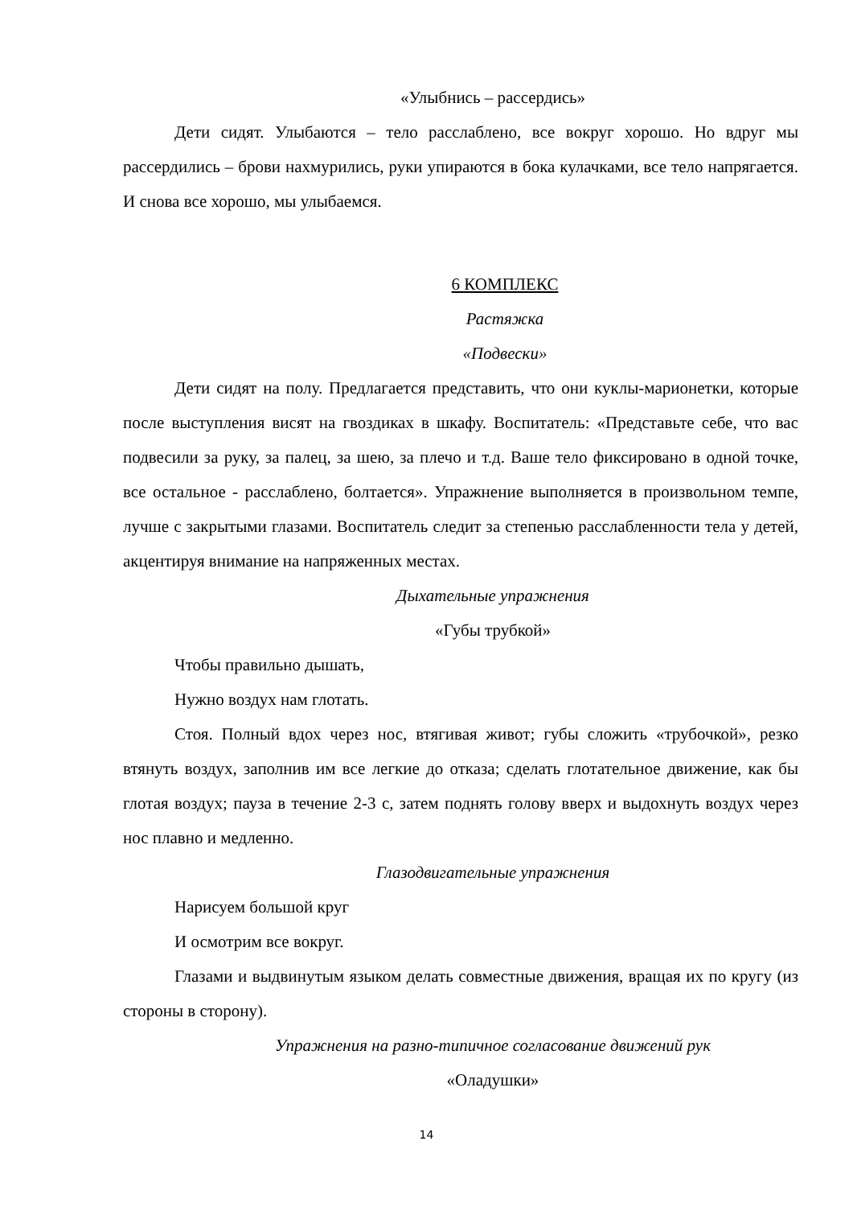«Улыбнись – рассердись»
Дети сидят. Улыбаются – тело расслаблено, все вокруг хорошо. Но вдруг мы рассердились – брови нахмурились, руки упираются в бока кулачками, все тело напрягается. И снова все хорошо, мы улыбаемся.
6 КОМПЛЕКС
Растяжка
«Подвески»
Дети сидят на полу. Предлагается представить, что они куклы-марионетки, которые после выступления висят на гвоздиках в шкафу. Воспитатель: «Представьте себе, что вас подвесили за руку, за палец, за шею, за плечо и т.д. Ваше тело фиксировано в одной точке, все остальное - расслаблено, болтается». Упражнение выполняется в произвольном темпе, лучше с закрытыми глазами. Воспитатель следит за степенью расслабленности тела у детей, акцентируя внимание на напряженных местах.
Дыхательные упражнения
«Губы трубкой»
Чтобы правильно дышать,
Нужно воздух нам глотать.
Стоя. Полный вдох через нос, втягивая живот; губы сложить «трубочкой», резко втянуть воздух, заполнив им все легкие до отказа; сделать глотательное движение, как бы глотая воздух; пауза в течение 2-3 с, затем поднять голову вверх и выдохнуть воздух через нос плавно и медленно.
Глазодвигательные упражнения
Нарисуем большой круг
И осмотрим все вокруг.
Глазами и выдвинутым языком делать совместные движения, вращая их по кругу (из стороны в сторону).
Упражнения на разно-типичное согласование движений рук
«Оладушки»
14